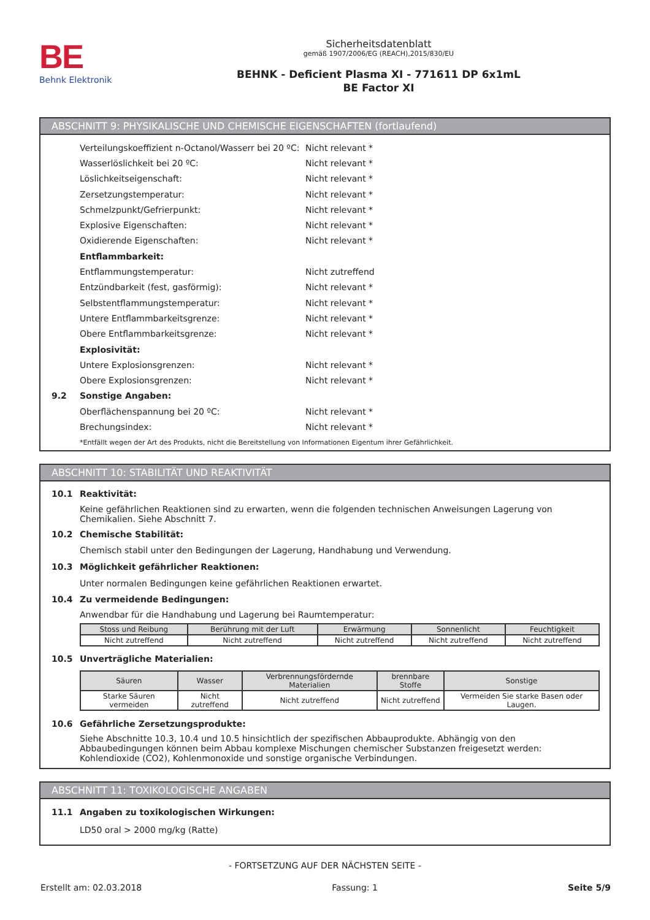BE
Behnk Elektronik
Sicherheitsdatenblatt
gemäß 1907/2006/EG (REACH),2015/830/EU
BEHNK - Deficient Plasma XI - 771611 DP 6x1mL
BE Factor XI
ABSCHNITT 9: PHYSIKALISCHE UND CHEMISCHE EIGENSCHAFTEN (fortlaufend)
Verteilungskoeffizient n-Octanol/Wasserr bei 20 ºC: Nicht relevant *
Wasserlöslichkeit bei 20 ºC: Nicht relevant *
Löslichkeitseigenschaft: Nicht relevant *
Zersetzungstemperatur: Nicht relevant *
Schmelzpunkt/Gefrierpunkt: Nicht relevant *
Explosive Eigenschaften: Nicht relevant *
Oxidierende Eigenschaften: Nicht relevant *
Entflammbarkeit:
Entflammungstemperatur: Nicht zutreffend
Entzündbarkeit (fest, gasförmig): Nicht relevant *
Selbstentflammungstemperatur: Nicht relevant *
Untere Entflammbarkeitsgrenze: Nicht relevant *
Obere Entflammbarkeitsgrenze: Nicht relevant *
Explosivität:
Untere Explosionsgrenzen: Nicht relevant *
Obere Explosionsgrenzen: Nicht relevant *
9.2 Sonstige Angaben:
Oberflächenspannung bei 20 ºC: Nicht relevant *
Brechungsindex: Nicht relevant *
*Entfällt wegen der Art des Produkts, nicht die Bereitstellung von Informationen Eigentum ihrer Gefährlichkeit.
ABSCHNITT 10: STABILITÄT UND REAKTIVITÄT
10.1 Reaktivität:
Keine gefährlichen Reaktionen sind zu erwarten, wenn die folgenden technischen Anweisungen Lagerung von Chemikalien. Siehe Abschnitt 7.
10.2 Chemische Stabilität:
Chemisch stabil unter den Bedingungen der Lagerung, Handhabung und Verwendung.
10.3 Möglichkeit gefährlicher Reaktionen:
Unter normalen Bedingungen keine gefährlichen Reaktionen erwartet.
10.4 Zu vermeidende Bedingungen:
Anwendbar für die Handhabung und Lagerung bei Raumtemperatur:
| Stoss und Reibung | Berührung mit der Luft | Erwärmung | Sonnenlicht | Feuchtigkeit |
| --- | --- | --- | --- | --- |
| Nicht zutreffend | Nicht zutreffend | Nicht zutreffend | Nicht zutreffend | Nicht zutreffend |
10.5 Unverträgliche Materialien:
| Säuren | Wasser | Verbrennungsfördernde Materialien | brennbare Stoffe | Sonstige |
| --- | --- | --- | --- | --- |
| Starke Säuren vermeiden | Nicht zutreffend | Nicht zutreffend | Nicht zutreffend | Vermeiden Sie starke Basen oder Laugen. |
10.6 Gefährliche Zersetzungsprodukte:
Siehe Abschnitte 10.3, 10.4 und 10.5 hinsichtlich der spezifischen Abbauprodukte. Abhängig von den Abbaubedingungen können beim Abbau komplexe Mischungen chemischer Substanzen freigesetzt werden: Kohlendioxide (CO2), Kohlenmonoxide und sonstige organische Verbindungen.
ABSCHNITT 11: TOXIKOLOGISCHE ANGABEN
11.1 Angaben zu toxikologischen Wirkungen:
LD50 oral > 2000 mg/kg (Ratte)
- FORTSETZUNG AUF DER NÄCHSTEN SEITE -
Erstellt am: 02.03.2018 Fassung: 1 Seite 5/9